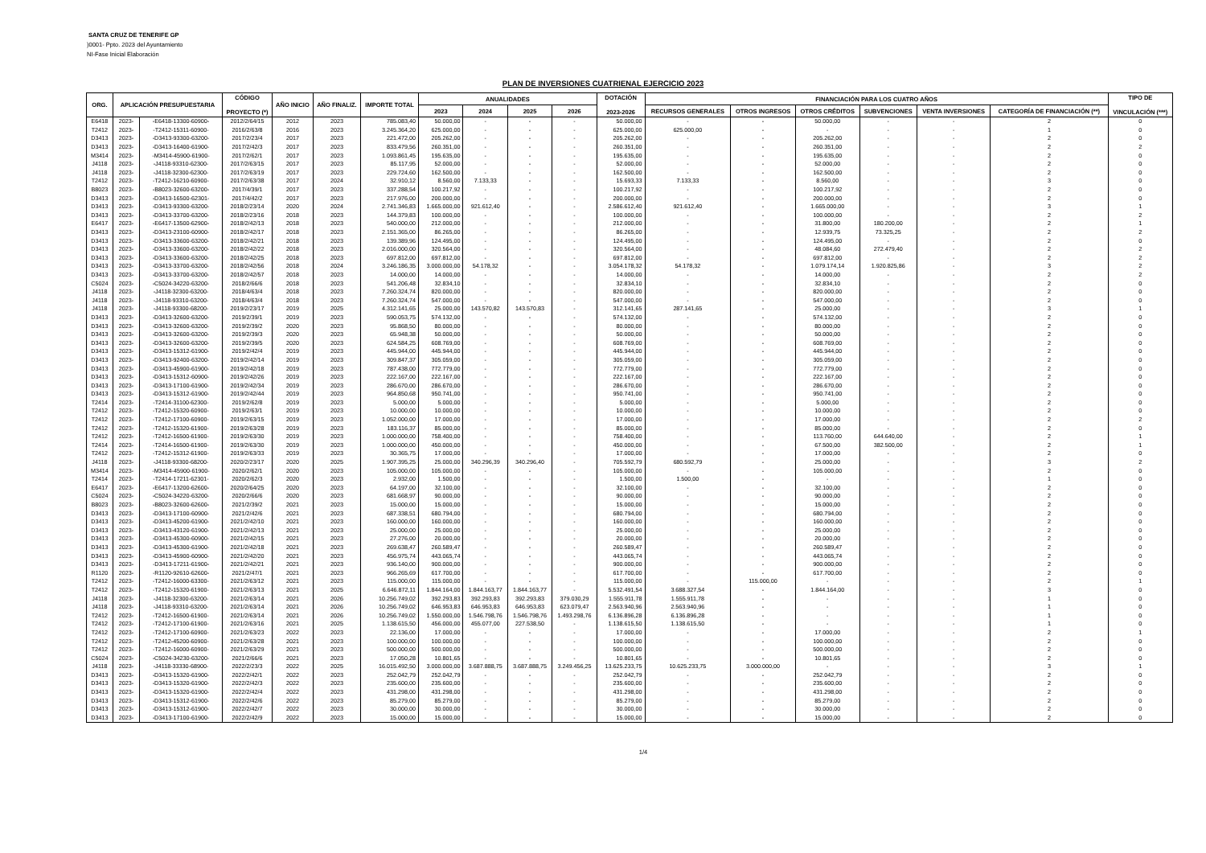SANTA CRUZ DE TENERIFE GP
)0001- Ppto. 2023 del Ayuntamiento
NI-Fase Inicial Elaboración
PLAN DE INVERSIONES CUATRIENAL EJERCICIO 2023
| ORG. | APLICACIÓN PRESUPUESTARIA | | CÓDIGO PROYECTO (*) | AÑO INICIO | AÑO FINALIZ. | IMPORTE TOTAL | ANUALIDADES | | | | DOTACIÓN 2023-2026 | FINANCIACIÓN PARA LOS CUATRO AÑOS | | | | | | TIPO DE VINCULACIÓN (***) |
| --- | --- | --- | --- | --- | --- | --- | --- | --- | --- | --- | --- | --- | --- | --- | --- | --- | --- | --- |
| | | | | | | | 2023 | 2024 | 2025 | 2026 | | RECURSOS GENERALES | OTROS INGRESOS | OTROS CRÉDITOS | SUBVENCIONES | VENTA INVERSIONES | CATEGORÍA DE FINANCIACIÓN (**) | |
| E6418 | 2023- | -E6418-13300-60900- | 2012/2/64/15 | 2012 | 2023 | 785.083,40 | 50.000,00 | - | - | - | 50.000,00 | - | - | 50.000,00 | - | - | 2 | 0 |
| T2412 | 2023- | -T2412-15311-60900- | 2016/2/63/8 | 2016 | 2023 | 3.245.364,20 | 625.000,00 | - | - | - | 625.000,00 | 625.000,00 | - | - | - | - | 1 | 0 |
| D3413 | 2023- | -D3413-93300-63200- | 2017/2/23/4 | 2017 | 2023 | 221.472,00 | 205.262,00 | - | - | - | 205.262,00 | - | - | 205.262,00 | - | - | 2 | 0 |
| D3413 | 2023- | -D3413-16400-61900- | 2017/2/42/3 | 2017 | 2023 | 833.479,56 | 260.351,00 | - | - | - | 260.351,00 | - | - | 260.351,00 | - | - | 2 | 2 |
| M3414 | 2023- | -M3414-45900-61900- | 2017/2/62/1 | 2017 | 2023 | 1.093.861,45 | 195.635,00 | - | - | - | 195.635,00 | - | - | 195.635,00 | - | - | 2 | 0 |
| J4118 | 2023- | -J4118-93310-62300- | 2017/2/63/15 | 2017 | 2023 | 85.117,95 | 52.000,00 | - | - | - | 52.000,00 | - | - | 52.000,00 | - | - | 2 | 0 |
| J4118 | 2023- | -J4118-32300-62300- | 2017/2/63/19 | 2017 | 2023 | 229.724,60 | 162.500,00 | - | - | - | 162.500,00 | - | - | 162.500,00 | - | - | 2 | 0 |
| T2412 | 2023- | -T2412-16210-60900- | 2017/2/63/38 | 2017 | 2024 | 32.910,12 | 8.560,00 | 7.133,33 | - | - | 15.693,33 | 7.133,33 | - | 8.560,00 | - | - | 3 | 0 |
| B8023 | 2023- | -B8023-32600-63200- | 2017/4/39/1 | 2017 | 2023 | 337.288,54 | 100.217,92 | - | - | - | 100.217,92 | - | - | 100.217,92 | - | - | 2 | 0 |
| D3413 | 2023- | -D3413-16500-62301- | 2017/4/42/2 | 2017 | 2023 | 217.976,00 | 200.000,00 | - | - | - | 200.000,00 | - | - | 200.000,00 | - | - | 2 | 0 |
| D3413 | 2023- | -D3413-93300-63200- | 2018/2/23/14 | 2020 | 2024 | 2.741.346,83 | 1.665.000,00 | 921.612,40 | - | - | 2.586.612,40 | 921.612,40 | - | 1.665.000,00 | - | - | 3 | 1 |
| D3413 | 2023- | -D3413-33700-63200- | 2018/2/23/16 | 2018 | 2023 | 144.379,83 | 100.000,00 | - | - | - | 100.000,00 | - | - | 100.000,00 | - | - | 2 | 2 |
| E6417 | 2023- | -E6417-13500-62900- | 2018/2/42/13 | 2018 | 2023 | 540.000,00 | 212.000,00 | - | - | - | 212.000,00 | - | - | 31.800,00 | 180.200,00 | - | 2 | 1 |
| D3413 | 2023- | -D3413-23100-60900- | 2018/2/42/17 | 2018 | 2023 | 2.151.365,00 | 86.265,00 | - | - | - | 86.265,00 | - | - | 12.939,75 | 73.325,25 | - | 2 | 2 |
| D3413 | 2023- | -D3413-33600-63200- | 2018/2/42/21 | 2018 | 2023 | 139.389,96 | 124.495,00 | - | - | - | 124.495,00 | - | - | 124.495,00 | - | - | 2 | 0 |
| D3413 | 2023- | -D3413-33600-63200- | 2018/2/42/22 | 2018 | 2023 | 2.016.000,00 | 320.564,00 | - | - | - | 320.564,00 | - | - | 48.084,60 | 272.479,40 | - | 2 | 2 |
| D3413 | 2023- | -D3413-33600-63200- | 2018/2/42/25 | 2018 | 2023 | 697.812,00 | 697.812,00 | - | - | - | 697.812,00 | - | - | 697.812,00 | - | - | 2 | 2 |
| D3413 | 2023- | -D3413-33700-63200- | 2018/2/42/56 | 2018 | 2024 | 3.246.186,35 | 3.000.000,00 | 54.178,32 | - | - | 3.054.178,32 | 54.178,32 | - | 1.079.174,14 | 1.920.825,86 | - | 3 | 2 |
| D3413 | 2023- | -D3413-33700-63200- | 2018/2/42/57 | 2018 | 2023 | 14.000,00 | 14.000,00 | - | - | - | 14.000,00 | - | - | 14.000,00 | - | - | 2 | 2 |
| C5024 | 2023- | -C5024-34220-63200- | 2018/2/66/6 | 2018 | 2023 | 541.206,48 | 32.834,10 | - | - | - | 32.834,10 | - | - | 32.834,10 | - | - | 2 | 0 |
| J4118 | 2023- | -J4118-32300-63200- | 2018/4/63/4 | 2018 | 2023 | 7.260.324,74 | 820.000,00 | - | - | - | 820.000,00 | - | - | 820.000,00 | - | - | 2 | 0 |
| J4118 | 2023- | -J4118-93310-63200- | 2018/4/63/4 | 2018 | 2023 | 7.260.324,74 | 547.000,00 | - | - | - | 547.000,00 | - | - | 547.000,00 | - | - | 2 | 0 |
| J4118 | 2023- | -J4118-93300-68200- | 2019/2/23/17 | 2019 | 2025 | 4.312.141,65 | 25.000,00 | 143.570,82 | 143.570,83 | - | 312.141,65 | 287.141,65 | - | 25.000,00 | - | - | 3 | 1 |
| D3413 | 2023- | -D3413-32600-63200- | 2019/2/39/1 | 2019 | 2023 | 590.053,75 | 574.132,00 | - | - | - | 574.132,00 | - | - | 574.132,00 | - | - | 2 | 0 |
| D3413 | 2023- | -D3413-32600-63200- | 2019/2/39/2 | 2020 | 2023 | 95.868,50 | 80.000,00 | - | - | - | 80.000,00 | - | - | 80.000,00 | - | - | 2 | 0 |
| D3413 | 2023- | -D3413-32600-63200- | 2019/2/39/3 | 2020 | 2023 | 65.948,38 | 50.000,00 | - | - | - | 50.000,00 | - | - | 50.000,00 | - | - | 2 | 0 |
| D3413 | 2023- | -D3413-32600-63200- | 2019/2/39/5 | 2020 | 2023 | 624.584,25 | 608.769,00 | - | - | - | 608.769,00 | - | - | 608.769,00 | - | - | 2 | 0 |
| D3413 | 2023- | -D3413-15312-61900- | 2019/2/42/4 | 2019 | 2023 | 445.944,00 | 445.944,00 | - | - | - | 445.944,00 | - | - | 445.944,00 | - | - | 2 | 0 |
| D3413 | 2023- | -D3413-92400-63200- | 2019/2/42/14 | 2019 | 2023 | 309.847,37 | 305.059,00 | - | - | - | 305.059,00 | - | - | 305.059,00 | - | - | 2 | 0 |
| D3413 | 2023- | -D3413-45900-61900- | 2019/2/42/18 | 2019 | 2023 | 787.438,00 | 772.779,00 | - | - | - | 772.779,00 | - | - | 772.779,00 | - | - | 2 | 0 |
| D3413 | 2023- | -D3413-15312-60900- | 2019/2/42/26 | 2019 | 2023 | 222.167,00 | 222.167,00 | - | - | - | 222.167,00 | - | - | 222.167,00 | - | - | 2 | 0 |
| D3413 | 2023- | -D3413-17100-61900- | 2019/2/42/34 | 2019 | 2023 | 286.670,00 | 286.670,00 | - | - | - | 286.670,00 | - | - | 286.670,00 | - | - | 2 | 0 |
| D3413 | 2023- | -D3413-15312-61900- | 2019/2/42/44 | 2019 | 2023 | 964.850,68 | 950.741,00 | - | - | - | 950.741,00 | - | - | 950.741,00 | - | - | 2 | 0 |
| T2414 | 2023- | -T2414-31100-62300- | 2019/2/62/8 | 2019 | 2023 | 5.000,00 | 5.000,00 | - | - | - | 5.000,00 | - | - | 5.000,00 | - | - | 2 | 0 |
| T2412 | 2023- | -T2412-15320-60900- | 2019/2/63/1 | 2019 | 2023 | 10.000,00 | 10.000,00 | - | - | - | 10.000,00 | - | - | 10.000,00 | - | - | 2 | 0 |
| T2412 | 2023- | -T2412-17100-60900- | 2019/2/63/15 | 2019 | 2023 | 1.052.000,00 | 17.000,00 | - | - | - | 17.000,00 | - | - | 17.000,00 | - | - | 2 | 2 |
| T2412 | 2023- | -T2412-15320-61900- | 2019/2/63/28 | 2019 | 2023 | 183.116,37 | 85.000,00 | - | - | - | 85.000,00 | - | - | 85.000,00 | - | - | 2 | 0 |
| T2412 | 2023- | -T2412-16500-61900- | 2019/2/63/30 | 2019 | 2023 | 1.000.000,00 | 758.400,00 | - | - | - | 758.400,00 | - | - | 113.760,00 | 644.640,00 | - | 2 | 1 |
| T2414 | 2023- | -T2414-16500-61900- | 2019/2/63/30 | 2019 | 2023 | 1.000.000,00 | 450.000,00 | - | - | - | 450.000,00 | - | - | 67.500,00 | 382.500,00 | - | 2 | 1 |
| T2412 | 2023- | -T2412-15312-61900- | 2019/2/63/33 | 2019 | 2023 | 30.365,75 | 17.000,00 | - | - | - | 17.000,00 | - | - | 17.000,00 | - | - | 2 | 0 |
| J4118 | 2023- | -J4118-93300-68200- | 2020/2/23/17 | 2020 | 2025 | 1.907.395,25 | 25.000,00 | 340.296,39 | 340.296,40 | - | 705.592,79 | 680.592,79 | - | 25.000,00 | - | - | 3 | 2 |
| M3414 | 2023- | -M3414-45900-61900- | 2020/2/62/1 | 2020 | 2023 | 105.000,00 | 105.000,00 | - | - | - | 105.000,00 | - | - | 105.000,00 | - | - | 2 | 0 |
| T2414 | 2023- | -T2414-17211-62301- | 2020/2/62/3 | 2020 | 2023 | 2.932,00 | 1.500,00 | - | - | - | 1.500,00 | 1.500,00 | - | - | - | - | 1 | 0 |
| E6417 | 2023- | -E6417-13200-62600- | 2020/2/64/25 | 2020 | 2023 | 64.197,00 | 32.100,00 | - | - | - | 32.100,00 | - | - | 32.100,00 | - | - | 2 | 0 |
| C5024 | 2023- | -C5024-34220-63200- | 2020/2/66/6 | 2020 | 2023 | 681.668,97 | 90.000,00 | - | - | - | 90.000,00 | - | - | 90.000,00 | - | - | 2 | 0 |
| B8023 | 2023- | -B8023-32600-62600- | 2021/2/39/2 | 2021 | 2023 | 15.000,00 | 15.000,00 | - | - | - | 15.000,00 | - | - | 15.000,00 | - | - | 2 | 0 |
| D3413 | 2023- | -D3413-17100-60900- | 2021/2/42/6 | 2021 | 2023 | 687.338,51 | 680.794,00 | - | - | - | 680.794,00 | - | - | 680.794,00 | - | - | 2 | 0 |
| D3413 | 2023- | -D3413-45200-61900- | 2021/2/42/10 | 2021 | 2023 | 160.000,00 | 160.000,00 | - | - | - | 160.000,00 | - | - | 160.000,00 | - | - | 2 | 0 |
| D3413 | 2023- | -D3413-43120-61900- | 2021/2/42/13 | 2021 | 2023 | 25.000,00 | 25.000,00 | - | - | - | 25.000,00 | - | - | 25.000,00 | - | - | 2 | 0 |
| D3413 | 2023- | -D3413-45300-60900- | 2021/2/42/15 | 2021 | 2023 | 27.276,00 | 20.000,00 | - | - | - | 20.000,00 | - | - | 20.000,00 | - | - | 2 | 0 |
| D3413 | 2023- | -D3413-45300-61900- | 2021/2/42/18 | 2021 | 2023 | 269.638,47 | 260.589,47 | - | - | - | 260.589,47 | - | - | 260.589,47 | - | - | 2 | 0 |
| D3413 | 2023- | -D3413-45900-60900- | 2021/2/42/20 | 2021 | 2023 | 456.975,74 | 443.065,74 | - | - | - | 443.065,74 | - | - | 443.065,74 | - | - | 2 | 0 |
| D3413 | 2023- | -D3413-17211-61900- | 2021/2/42/21 | 2021 | 2023 | 936.140,00 | 900.000,00 | - | - | - | 900.000,00 | - | - | 900.000,00 | - | - | 2 | 0 |
| R1120 | 2023- | -R1120-92610-62600- | 2021/2/47/1 | 2021 | 2023 | 966.265,69 | 617.700,00 | - | - | - | 617.700,00 | - | - | 617.700,00 | - | - | 2 | 0 |
| T2412 | 2023- | -T2412-16000-63300- | 2021/2/63/12 | 2021 | 2023 | 115.000,00 | 115.000,00 | - | - | - | 115.000,00 | - | 115.000,00 | - | - | - | 2 | 1 |
| T2412 | 2023- | -T2412-15320-61900- | 2021/2/63/13 | 2021 | 2025 | 6.646.872,11 | 1.844.164,00 | 1.844.163,77 | 1.844.163,77 | - | 5.532.491,54 | 3.688.327,54 | - | 1.844.164,00 | - | - | 3 | 0 |
| J4118 | 2023- | -J4118-32300-63200- | 2021/2/63/14 | 2021 | 2026 | 10.256.749,02 | 392.293,83 | 392.293,83 | 392.293,83 | 379.030,29 | 1.555.911,78 | 1.555.911,78 | - | - | - | - | 1 | 0 |
| J4118 | 2023- | -J4118-93310-63200- | 2021/2/63/14 | 2021 | 2026 | 10.256.749,02 | 646.953,83 | 646.953,83 | 646.953,83 | 623.079,47 | 2.563.940,96 | 2.563.940,96 | - | - | - | - | 1 | 0 |
| T2412 | 2023- | -T2412-16500-61900- | 2021/2/63/14 | 2021 | 2026 | 10.256.749,02 | 1.550.000,00 | 1.546.798,76 | 1.546.798,76 | 1.493.298,76 | 6.136.896,28 | 6.136.896,28 | - | - | - | - | 1 | 0 |
| T2412 | 2023- | -T2412-17100-61900- | 2021/2/63/16 | 2021 | 2025 | 1.138.615,50 | 456.000,00 | 455.077,00 | 227.538,50 | - | 1.138.615,50 | 1.138.615,50 | - | - | - | - | 1 | 0 |
| T2412 | 2023- | -T2412-17100-60900- | 2021/2/63/23 | 2022 | 2023 | 22.136,00 | 17.000,00 | - | - | - | 17.000,00 | - | - | 17.000,00 | - | - | 2 | 1 |
| T2412 | 2023- | -T2412-45200-60900- | 2021/2/63/28 | 2021 | 2023 | 100.000,00 | 100.000,00 | - | - | - | 100.000,00 | - | - | 100.000,00 | - | - | 2 | 0 |
| T2412 | 2023- | -T2412-16000-60900- | 2021/2/63/29 | 2021 | 2023 | 500.000,00 | 500.000,00 | - | - | - | 500.000,00 | - | - | 500.000,00 | - | - | 2 | 0 |
| C5024 | 2023- | -C5024-34230-63200- | 2021/2/66/6 | 2021 | 2023 | 17.050,28 | 10.801,65 | - | - | - | 10.801,65 | - | - | 10.801,65 | - | - | 2 | 0 |
| J4118 | 2023- | -J4118-33330-68900- | 2022/2/23/3 | 2022 | 2025 | 16.015.492,50 | 3.000.000,00 | 3.687.888,75 | 3.687.888,75 | 3.249.456,25 | 13.625.233,75 | 10.625.233,75 | 3.000.000,00 | - | - | - | 3 | 1 |
| D3413 | 2023- | -D3413-15320-61900- | 2022/2/42/1 | 2022 | 2023 | 252.042,79 | 252.042,79 | - | - | - | 252.042,79 | - | - | 252.042,79 | - | - | 2 | 0 |
| D3413 | 2023- | -D3413-15320-61900- | 2022/2/42/3 | 2022 | 2023 | 235.600,00 | 235.600,00 | - | - | - | 235.600,00 | - | - | 235.600,00 | - | - | 2 | 0 |
| D3413 | 2023- | -D3413-15320-61900- | 2022/2/42/4 | 2022 | 2023 | 431.298,00 | 431.298,00 | - | - | - | 431.298,00 | - | - | 431.298,00 | - | - | 2 | 0 |
| D3413 | 2023- | -D3413-15312-61900- | 2022/2/42/6 | 2022 | 2023 | 85.279,00 | 85.279,00 | - | - | - | 85.279,00 | - | - | 85.279,00 | - | - | 2 | 0 |
| D3413 | 2023- | -D3413-15312-61900- | 2022/2/42/7 | 2022 | 2023 | 30.000,00 | 30.000,00 | - | - | - | 30.000,00 | - | - | 30.000,00 | - | - | 2 | 0 |
| D3413 | 2023- | -D3413-17100-61900- | 2022/2/42/9 | 2022 | 2023 | 15.000,00 | 15.000,00 | - | - | - | 15.000,00 | - | - | 15.000,00 | - | - | 2 | 0 |
1/4